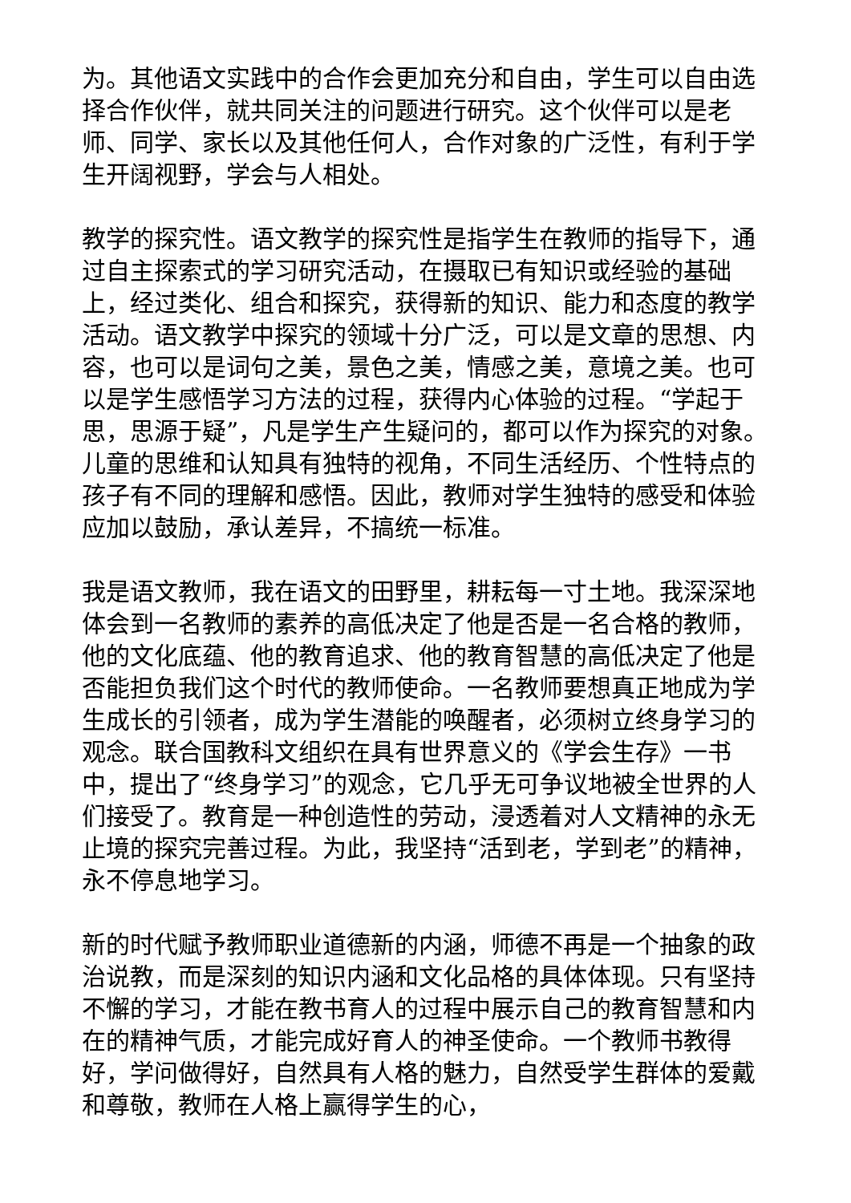为。其他语文实践中的合作会更加充分和自由，学生可以自由选择合作伙伴，就共同关注的问题进行研究。这个伙伴可以是老师、同学、家长以及其他任何人，合作对象的广泛性，有利于学生开阔视野，学会与人相处。
教学的探究性。语文教学的探究性是指学生在教师的指导下，通过自主探索式的学习研究活动，在摄取已有知识或经验的基础上，经过类化、组合和探究，获得新的知识、能力和态度的教学活动。语文教学中探究的领域十分广泛，可以是文章的思想、内容，也可以是词句之美，景色之美，情感之美，意境之美。也可以是学生感悟学习方法的过程，获得内心体验的过程。“学起于思，思源于疑”，凡是学生产生疑问的，都可以作为探究的对象。儿童的思维和认知具有独特的视角，不同生活经历、个性特点的孩子有不同的理解和感悟。因此，教师对学生独特的感受和体验应加以鼓励，承认差异，不搞统一标准。
我是语文教师，我在语文的田野里，耕耘每一寸土地。我深深地体会到一名教师的素养的高低决定了他是否是一名合格的教师，他的文化底蕴、他的教育追求、他的教育智慧的高低决定了他是否能担负我们这个时代的教师使命。一名教师要想真正地成为学生成长的引领者，成为学生潜能的唤醒者，必须树立终身学习的观念。联合国教科文组织在具有世界意义的《学会生存》一书中，提出了“终身学习”的观念，它几乎无可争议地被全世界的人们接受了。教育是一种创造性的劳动，浸透着对人文精神的永无止境的探究完善过程。为此，我坚持“活到老，学到老”的精神，永不停息地学习。
新的时代赋予教师职业道德新的内涵，师德不再是一个抽象的政治说教，而是深刻的知识内涵和文化品格的具体体现。只有坚持不懈的学习，才能在教书育人的过程中展示自己的教育智慧和内在的精神气质，才能完成好育人的神圣使命。一个教师书教得好，学问做得好，自然具有人格的魅力，自然受学生群体的爱戴和尊敬，教师在人格上赢得学生的心，